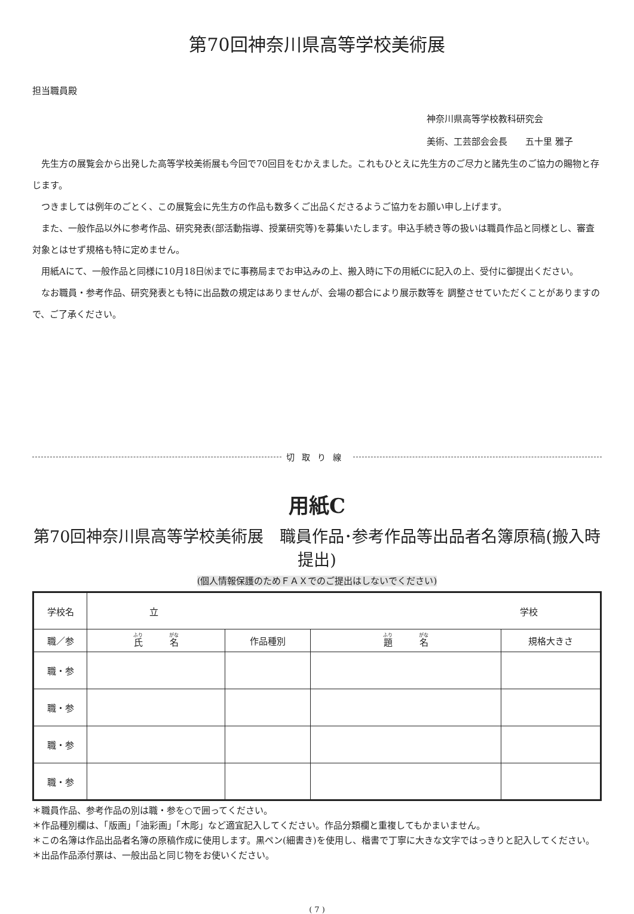第70回神奈川県高等学校美術展
担当職員殿
神奈川県高等学校教科研究会
美術、工芸部会会長　　五十里 雅子
　先生方の展覧会から出発した高等学校美術展も今回で70回目をむかえました。これもひとえに先生方のご尽力と諸先生のご協力の賜物と存じます。
　つきましては例年のごとく、この展覧会に先生方の作品も数多くご出品くださるようご協力をお願い申し上げます。
　また、一般作品以外に参考作品、研究発表(部活動指導、授業研究等)を募集いたします。申込手続き等の扱いは職員作品と同様とし、審査対象とはせず規格も特に定めません。
　用紙Aにて、一般作品と同様に10月18日㈬までに事務局までお申込みの上、搬入時に下の用紙Cに記入の上、受付に御提出ください。
　なお職員・参考作品、研究発表とも特に出品数の規定はありませんが、会場の都合により展示数等を 調整させていただくことがありますので、ご了承ください。
切取り線
用紙C
第70回神奈川県高等学校美術展　職員作品･参考作品等出品者名簿原稿(搬入時　提出)
(個人情報保護のためＦＡＸでのご提出はしないでください)
| 学校名 | 立 学校 | | | |
| 職／参 | 氏 名 | 作品種別 | 題 名 | 規格大きさ |
| 職・参 | | | | |
| 職・参 | | | | |
| 職・参 | | | | |
| 職・参 | | | | |
＊職員作品、参考作品の別は職・参を○で囲ってください。
＊作品種別欄は、「版画」「油彩画」「木彫」など適宜記入してください。作品分類欄と重複してもかまいません。
＊この名簿は作品出品者名簿の原稿作成に使用します。黒ペン(細書き)を使用し、楷書で丁寧に大きな文字ではっきりと記入してください。
＊出品作品添付票は、一般出品と同じ物をお使いください。
( 7 )